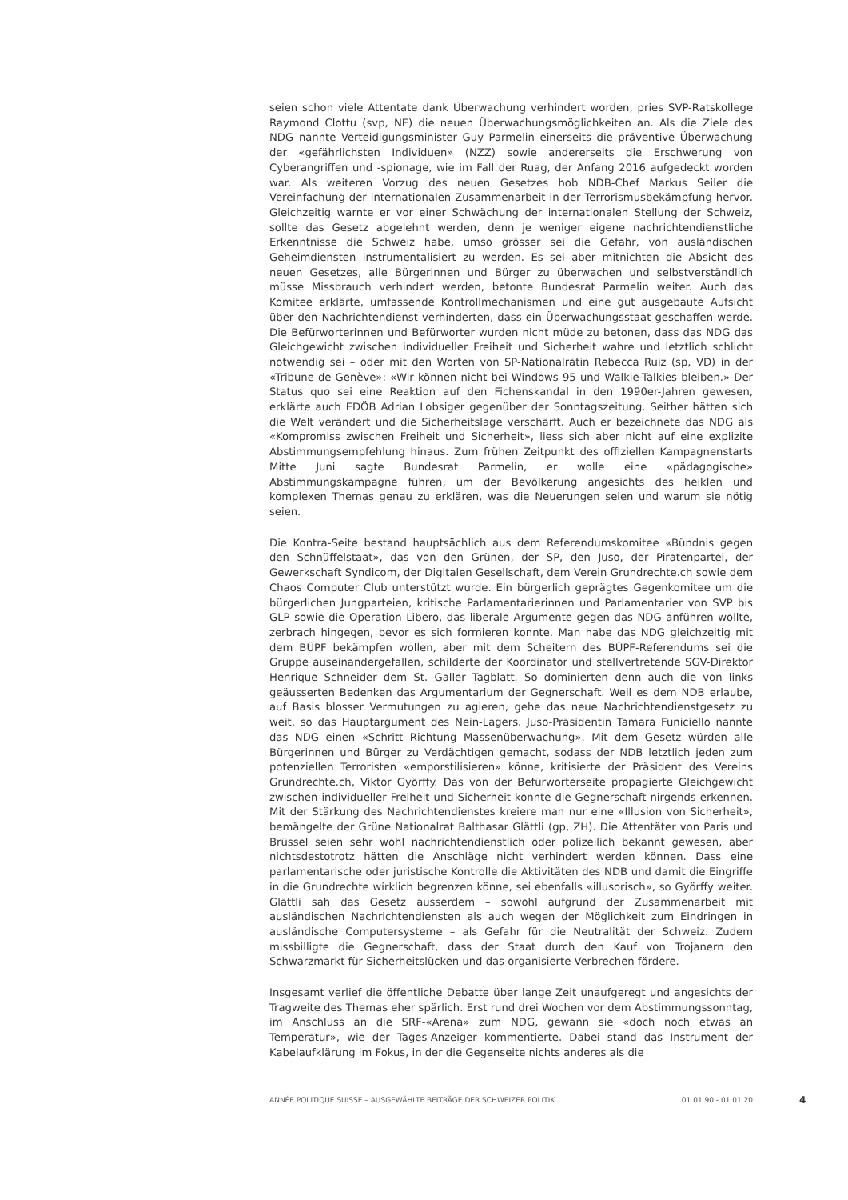seien schon viele Attentate dank Überwachung verhindert worden, pries SVP-Ratskollege Raymond Clottu (svp, NE) die neuen Überwachungsmöglichkeiten an. Als die Ziele des NDG nannte Verteidigungsminister Guy Parmelin einerseits die präventive Überwachung der «gefährlichsten Individuen» (NZZ) sowie andererseits die Erschwerung von Cyberangriffen und -spionage, wie im Fall der Ruag, der Anfang 2016 aufgedeckt worden war. Als weiteren Vorzug des neuen Gesetzes hob NDB-Chef Markus Seiler die Vereinfachung der internationalen Zusammenarbeit in der Terrorismusbekämpfung hervor. Gleichzeitig warnte er vor einer Schwächung der internationalen Stellung der Schweiz, sollte das Gesetz abgelehnt werden, denn je weniger eigene nachrichtendienstliche Erkenntnisse die Schweiz habe, umso grösser sei die Gefahr, von ausländischen Geheimdiensten instrumentalisiert zu werden. Es sei aber mitnichten die Absicht des neuen Gesetzes, alle Bürgerinnen und Bürger zu überwachen und selbstverständlich müsse Missbrauch verhindert werden, betonte Bundesrat Parmelin weiter. Auch das Komitee erklärte, umfassende Kontrollmechanismen und eine gut ausgebaute Aufsicht über den Nachrichtendienst verhinderten, dass ein Überwachungsstaat geschaffen werde. Die Befürworterinnen und Befürworter wurden nicht müde zu betonen, dass das NDG das Gleichgewicht zwischen individueller Freiheit und Sicherheit wahre und letztlich schlicht notwendig sei – oder mit den Worten von SP-Nationalrätin Rebecca Ruiz (sp, VD) in der «Tribune de Genève»: «Wir können nicht bei Windows 95 und Walkie-Talkies bleiben.» Der Status quo sei eine Reaktion auf den Fichenskandal in den 1990er-Jahren gewesen, erklärte auch EDÖB Adrian Lobsiger gegenüber der Sonntagszeitung. Seither hätten sich die Welt verändert und die Sicherheitslage verschärft. Auch er bezeichnete das NDG als «Kompromiss zwischen Freiheit und Sicherheit», liess sich aber nicht auf eine explizite Abstimmungsempfehlung hinaus. Zum frühen Zeitpunkt des offiziellen Kampagnenstarts Mitte Juni sagte Bundesrat Parmelin, er wolle eine «pädagogische» Abstimmungskampagne führen, um der Bevölkerung angesichts des heiklen und komplexen Themas genau zu erklären, was die Neuerungen seien und warum sie nötig seien.
Die Kontra-Seite bestand hauptsächlich aus dem Referendumskomitee «Bündnis gegen den Schnüffelstaat», das von den Grünen, der SP, den Juso, der Piratenpartei, der Gewerkschaft Syndicom, der Digitalen Gesellschaft, dem Verein Grundrechte.ch sowie dem Chaos Computer Club unterstützt wurde. Ein bürgerlich geprägtes Gegenkomitee um die bürgerlichen Jungparteien, kritische Parlamentarierinnen und Parlamentarier von SVP bis GLP sowie die Operation Libero, das liberale Argumente gegen das NDG anführen wollte, zerbrach hingegen, bevor es sich formieren konnte. Man habe das NDG gleichzeitig mit dem BÜPF bekämpfen wollen, aber mit dem Scheitern des BÜPF-Referendums sei die Gruppe auseinandergefallen, schilderte der Koordinator und stellvertretende SGV-Direktor Henrique Schneider dem St. Galler Tagblatt. So dominierten denn auch die von links geäusserten Bedenken das Argumentarium der Gegnerschaft. Weil es dem NDB erlaube, auf Basis blosser Vermutungen zu agieren, gehe das neue Nachrichtendienstgesetz zu weit, so das Hauptargument des Nein-Lagers. Juso-Präsidentin Tamara Funiciello nannte das NDG einen «Schritt Richtung Massenüberwachung». Mit dem Gesetz würden alle Bürgerinnen und Bürger zu Verdächtigen gemacht, sodass der NDB letztlich jeden zum potenziellen Terroristen «emporstilisieren» könne, kritisierte der Präsident des Vereins Grundrechte.ch, Viktor Györffy. Das von der Befürworterseite propagierte Gleichgewicht zwischen individueller Freiheit und Sicherheit konnte die Gegnerschaft nirgends erkennen. Mit der Stärkung des Nachrichtendienstes kreiere man nur eine «Illusion von Sicherheit», bemängelte der Grüne Nationalrat Balthasar Glättli (gp, ZH). Die Attentäter von Paris und Brüssel seien sehr wohl nachrichtendienstlich oder polizeilich bekannt gewesen, aber nichtsdestotrotz hätten die Anschläge nicht verhindert werden können. Dass eine parlamentarische oder juristische Kontrolle die Aktivitäten des NDB und damit die Eingriffe in die Grundrechte wirklich begrenzen könne, sei ebenfalls «illusorisch», so Györffy weiter. Glättli sah das Gesetz ausserdem – sowohl aufgrund der Zusammenarbeit mit ausländischen Nachrichtendiensten als auch wegen der Möglichkeit zum Eindringen in ausländische Computersysteme – als Gefahr für die Neutralität der Schweiz. Zudem missbilligte die Gegnerschaft, dass der Staat durch den Kauf von Trojanern den Schwarzmarkt für Sicherheitslücken und das organisierte Verbrechen fördere.
Insgesamt verlief die öffentliche Debatte über lange Zeit unaufgeregt und angesichts der Tragweite des Themas eher spärlich. Erst rund drei Wochen vor dem Abstimmungssonntag, im Anschluss an die SRF-«Arena» zum NDG, gewann sie «doch noch etwas an Temperatur», wie der Tages-Anzeiger kommentierte. Dabei stand das Instrument der Kabelaufklärung im Fokus, in der die Gegenseite nichts anderes als die
ANNÉE POLITIQUE SUISSE – AUSGEWÄHLTE BEITRÄGE DER SCHWEIZER POLITIK 01.01.90 - 01.01.20
4